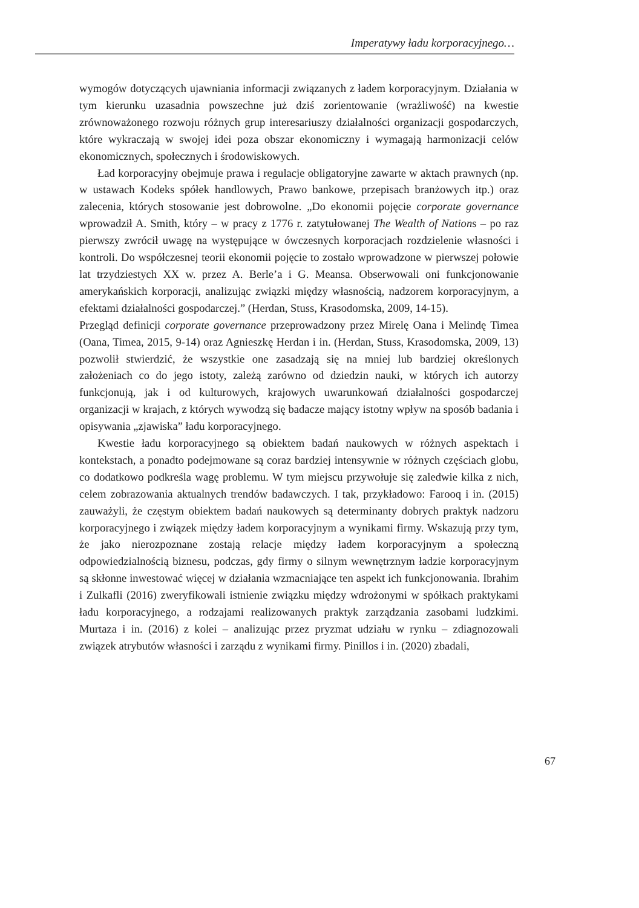Imperatywy ładu korporacyjnego…
wymogów dotyczących ujawniania informacji związanych z ładem korporacyjnym. Działania w tym kierunku uzasadnia powszechne już dziś zorientowanie (wrażliwość) na kwestie zrównoważonego rozwoju różnych grup interesariuszy działalności organizacji gospodarczych, które wykraczają w swojej idei poza obszar ekonomiczny i wymagają harmonizacji celów ekonomicznych, społecznych i środowiskowych.
Ład korporacyjny obejmuje prawa i regulacje obligatoryjne zawarte w aktach prawnych (np. w ustawach Kodeks spółek handlowych, Prawo bankowe, przepisach branżowych itp.) oraz zalecenia, których stosowanie jest dobrowolne. „Do ekonomii pojęcie corporate governance wprowadził A. Smith, który – w pracy z 1776 r. zatytułowanej The Wealth of Nations – po raz pierwszy zwrócił uwagę na występujące w ówczesnych korporacjach rozdzielenie własności i kontroli. Do współczesnej teorii ekonomii pojęcie to zostało wprowadzone w pierwszej połowie lat trzydziestych XX w. przez A. Berle’a i G. Meansa. Obserwowali oni funkcjonowanie amerykańskich korporacji, analizując związki między własnością, nadzorem korporacyjnym, a efektami działalności gospodarczej.” (Herdan, Stuss, Krasodomska, 2009, 14-15).
Przegląd definicji corporate governance przeprowadzony przez Mirelę Oana i Melindę Timea (Oana, Timea, 2015, 9-14) oraz Agnieszkę Herdan i in. (Herdan, Stuss, Krasodomska, 2009, 13) pozwolił stwierdzić, że wszystkie one zasadzają się na mniej lub bardziej określonych założeniach co do jego istoty, zależą zarówno od dziedzin nauki, w których ich autorzy funkcjonują, jak i od kulturowych, krajowych uwarunkowań działalności gospodarczej organizacji w krajach, z których wywodzą się badacze mający istotny wpływ na sposób badania i opisywania „zjawiska” ładu korporacyjnego.
Kwestie ładu korporacyjnego są obiektem badań naukowych w różnych aspektach i kontekstach, a ponadto podejmowane są coraz bardziej intensywnie w różnych częściach globu, co dodatkowo podkreśla wagę problemu. W tym miejscu przywołuje się zaledwie kilka z nich, celem zobrazowania aktualnych trendów badawczych. I tak, przykładowo: Farooq i in. (2015) zauważyli, że częstym obiektem badań naukowych są determinanty dobrych praktyk nadzoru korporacyjnego i związek między ładem korporacyjnym a wynikami firmy. Wskazują przy tym, że jako nierozpoznane zostają relacje między ładem korporacyjnym a społeczną odpowiedzialnością biznesu, podczas, gdy firmy o silnym wewnętrznym ładzie korporacyjnym są skłonne inwestować więcej w działania wzmacniające ten aspekt ich funkcjonowania. Ibrahim i Zulkafli (2016) zweryfikowali istnienie związku między wdrożonymi w spółkach praktykami ładu korporacyjnego, a rodzajami realizowanych praktyk zarządzania zasobami ludzkimi. Murtaza i in. (2016) z kolei – analizując przez pryzmat udziału w rynku – zdiagnozowali związek atrybutów własności i zarządu z wynikami firmy. Pinillos i in. (2020) zbadali,
67